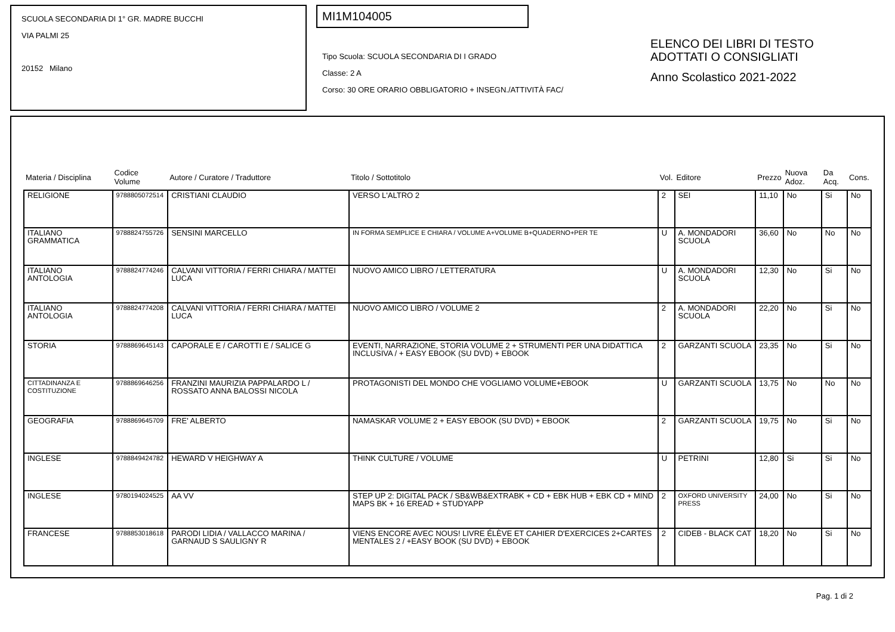SCUOLA SECONDARIA DI 1° GR. MADRE BUCCHI
VIA PALMI 25
20152 Milano
MI1M104005
Tipo Scuola: SCUOLA SECONDARIA DI I GRADO
Classe: 2 A
Corso: 30 ORE ORARIO OBBLIGATORIO + INSEGN./ATTIVITÀ FAC/
ELENCO DEI LIBRI DI TESTO
ADOTTATI O CONSIGLIATI
Anno Scolastico 2021-2022
| Materia / Disciplina | Codice Volume | Autore / Curatore / Traduttore | Titolo / Sottotitolo | Vol. | Editore | Prezzo | Nuova Adoz. | Da Acq. | Cons. |
| --- | --- | --- | --- | --- | --- | --- | --- | --- | --- |
| RELIGIONE | 9788805072514 | CRISTIANI CLAUDIO | VERSO L'ALTRO 2 | 2 | SEI | 11,10 | No | Si | No |
| ITALIANO GRAMMATICA | 9788824755726 | SENSINI MARCELLO | IN FORMA SEMPLICE E CHIARA / VOLUME A+VOLUME B+QUADERNO+PER TE | U | A. MONDADORI SCUOLA | 36,60 | No | No | No |
| ITALIANO ANTOLOGIA | 9788824774246 | CALVANI VITTORIA / FERRI CHIARA / MATTEI LUCA | NUOVO AMICO LIBRO / LETTERATURA | U | A. MONDADORI SCUOLA | 12,30 | No | Si | No |
| ITALIANO ANTOLOGIA | 9788824774208 | CALVANI VITTORIA / FERRI CHIARA / MATTEI LUCA | NUOVO AMICO LIBRO / VOLUME 2 | 2 | A. MONDADORI SCUOLA | 22,20 | No | Si | No |
| STORIA | 9788869645143 | CAPORALE E / CAROTTI E / SALICE G | EVENTI, NARRAZIONE, STORIA VOLUME 2 + STRUMENTI PER UNA DIDATTICA INCLUSIVA / + EASY EBOOK (SU DVD) + EBOOK | 2 | GARZANTI SCUOLA | 23,35 | No | Si | No |
| CITTADINANZA E COSTITUZIONE | 9788869646256 | FRANZINI MAURIZIA PAPPALARDO L / ROSSATO ANNA BALOSSI NICOLA | PROTAGONISTI DEL MONDO CHE VOGLIAMO VOLUME+EBOOK | U | GARZANTI SCUOLA | 13,75 | No | No | No |
| GEOGRAFIA | 9788869645709 | FRE' ALBERTO | NAMASKAR VOLUME 2 + EASY EBOOK (SU DVD) + EBOOK | 2 | GARZANTI SCUOLA | 19,75 | No | Si | No |
| INGLESE | 9788849424782 | HEWARD V HEIGHWAY A | THINK CULTURE / VOLUME | U | PETRINI | 12,80 | Si | Si | No |
| INGLESE | 9780194024525 | AA VV | STEP UP 2: DIGITAL PACK / SB&WB&EXTRABK + CD + EBK HUB + EBK CD + MIND MAPS BK + 16 EREAD + STUDYAPP | 2 | OXFORD UNIVERSITY PRESS | 24,00 | No | Si | No |
| FRANCESE | 9788853018618 | PARODI LIDIA / VALLACCO MARINA / GARNAUD S SAULIGNY R | VIENS ENCORE AVEC NOUS! LIVRE ÉLÈVE ET CAHIER D'EXERCICES 2+CARTES MENTALES 2 / +EASY BOOK (SU DVD) + EBOOK | 2 | CIDEB - BLACK CAT | 18,20 | No | Si | No |
Pag. 1 di 2